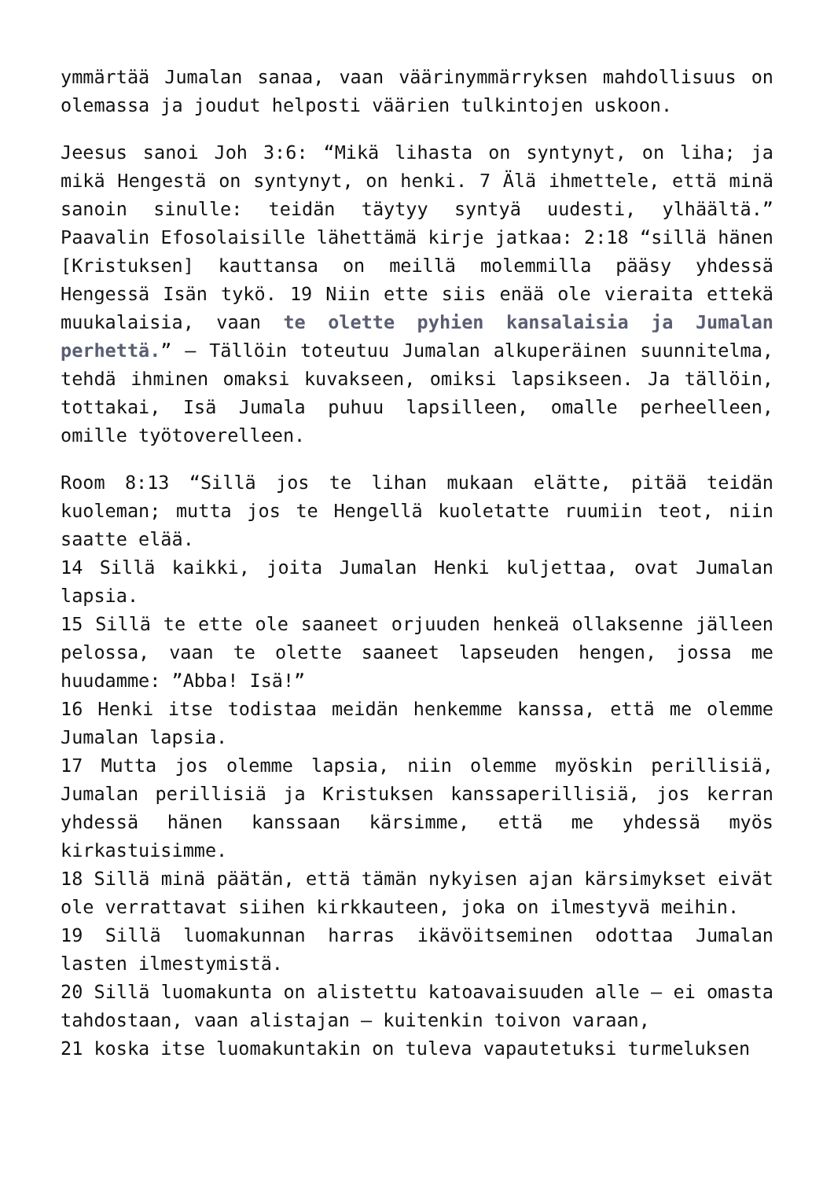ymmärtää Jumalan sanaa, vaan väärinymmärryksen mahdollisuus on olemassa ja joudut helposti väärien tulkintojen uskoon.
Jeesus sanoi Joh 3:6: “Mikä lihasta on syntynyt, on liha; ja mikä Hengestä on syntynyt, on henki. 7 Älä ihmettele, että minä sanoin sinulle: teidän täytyy syntyä uudesti, ylhäältä.” Paavalin Efosolaisille lähettämä kirje jatkaa: 2:18 “sillä hänen [Kristuksen] kauttansa on meillä molemmilla pääsy yhdessä Hengessä Isän tykö. 19 Niin ette siis enää ole vieraita ettekä muukalaisia, vaan te olette pyhien kansalaisia ja Jumalan perhettä.” – Tällöin toteutuu Jumalan alkuperäinen suunnitelma, tehdä ihminen omaksi kuvakseen, omiksi lapsikseen. Ja tällöin, tottakai, Isä Jumala puhuu lapsilleen, omalle perheelleen, omille työtoverelleen.
Room 8:13 “Sillä jos te lihan mukaan elätte, pitää teidän kuoleman; mutta jos te Hengellä kuoletatte ruumiin teot, niin saatte elää.
14 Sillä kaikki, joita Jumalan Henki kuljettaa, ovat Jumalan lapsia.
15 Sillä te ette ole saaneet orjuuden henkeä ollaksenne jälleen pelossa, vaan te olette saaneet lapseuden hengen, jossa me huudamme: ”Abba! Isä!”
16 Henki itse todistaa meidän henkemme kanssa, että me olemme Jumalan lapsia.
17 Mutta jos olemme lapsia, niin olemme myöskin perillisiä, Jumalan perillisiä ja Kristuksen kanssaperillisiä, jos kerran yhdessä hänen kanssaan kärsimme, että me yhdessä myös kirkastuisimme.
18 Sillä minä päätän, että tämän nykyisen ajan kärsimykset eivät ole verrattavat siihen kirkkauteen, joka on ilmestyvä meihin.
19 Sillä luomakunnan harras ikävöitseminen odottaa Jumalan lasten ilmestymistä.
20 Sillä luomakunta on alistettu katoavaisuuden alle – ei omasta tahdostaan, vaan alistajan – kuitenkin toivon varaan,
21 koska itse luomakuntakin on tuleva vapautetuksi turmeluksen